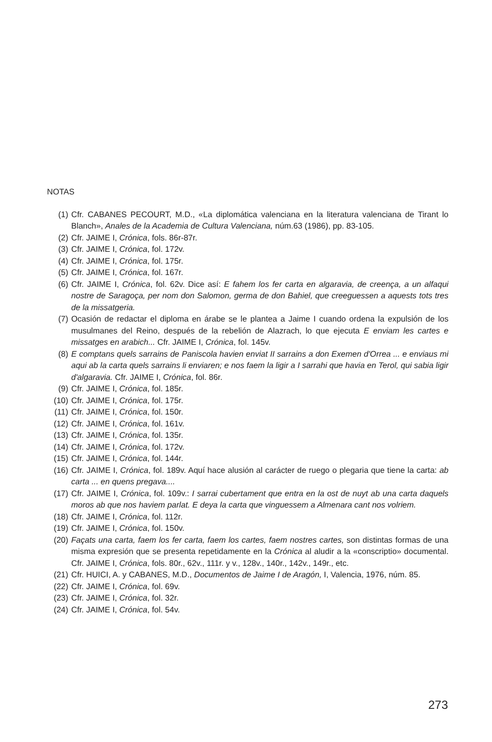NOTAS
(1) Cfr. CABANES PECOURT, M.D., «La diplomática valenciana en la literatura valenciana de Tirant lo Blanch», Anales de la Academia de Cultura Valenciana, núm.63 (1986), pp. 83-105.
(2) Cfr. JAIME I, Crónica, fols. 86r-87r.
(3) Cfr. JAIME I, Crónica, fol. 172v.
(4) Cfr. JAIME I, Crónica, fol. 175r.
(5) Cfr. JAIME I, Crónica, fol. 167r.
(6) Cfr. JAIME I, Crónica, fol. 62v. Dice así: E fahem los fer carta en algaravia, de creença, a un alfaqui nostre de Saragoça, per nom don Salomon, germa de don Bahiel, que creeguessen a aquests tots tres de la missatgeria.
(7) Ocasión de redactar el diploma en árabe se le plantea a Jaime I cuando ordena la expulsión de los musulmanes del Reino, después de la rebelión de Alazrach, lo que ejecuta E enviam les cartes e missatges en arabich... Cfr. JAIME I, Crónica, fol. 145v.
(8) E comptans quels sarrains de Paniscola havien enviat II sarrains a don Exemen d'Orrea ... e enviaus mi aqui ab la carta quels sarrains li enviaren; e nos faem la ligir a I sarrahi que havia en Terol, qui sabia ligir d'algaravia. Cfr. JAIME I, Crónica, fol. 86r.
(9) Cfr. JAIME I, Crónica, fol. 185r.
(10) Cfr. JAIME I, Crónica, fol. 175r.
(11) Cfr. JAIME I, Crónica, fol. 150r.
(12) Cfr. JAIME I, Crónica, fol. 161v.
(13) Cfr. JAIME I, Crónica, fol. 135r.
(14) Cfr. JAIME I, Crónica, fol. 172v.
(15) Cfr. JAIME I, Crónica, fol. 144r.
(16) Cfr. JAIME I, Crónica, fol. 189v. Aquí hace alusión al carácter de ruego o plegaria que tiene la carta: ab carta ... en quens pregava....
(17) Cfr. JAIME I, Crónica, fol. 109v.: I sarrai cubertament que entra en la ost de nuyt ab una carta daquels moros ab que nos haviem parlat. E deya la carta que vinguessem a Almenara cant nos volriem.
(18) Cfr. JAIME I, Crónica, fol. 112r.
(19) Cfr. JAIME I, Crónica, fol. 150v.
(20) Façats una carta, faem los fer carta, faem los cartes, faem nostres cartes, son distintas formas de una misma expresión que se presenta repetidamente en la Crónica al aludir a la «conscriptio» documental. Cfr. JAIME I, Crónica, fols. 80r., 62v., 111r. y v., 128v., 140r., 142v., 149r., etc.
(21) Cfr. HUICI, A. y CABANES, M.D., Documentos de Jaime I de Aragón, I, Valencia, 1976, núm. 85.
(22) Cfr. JAIME I, Crónica, fol. 69v.
(23) Cfr. JAIME I, Crónica, fol. 32r.
(24) Cfr. JAIME I, Crónica, fol. 54v.
273